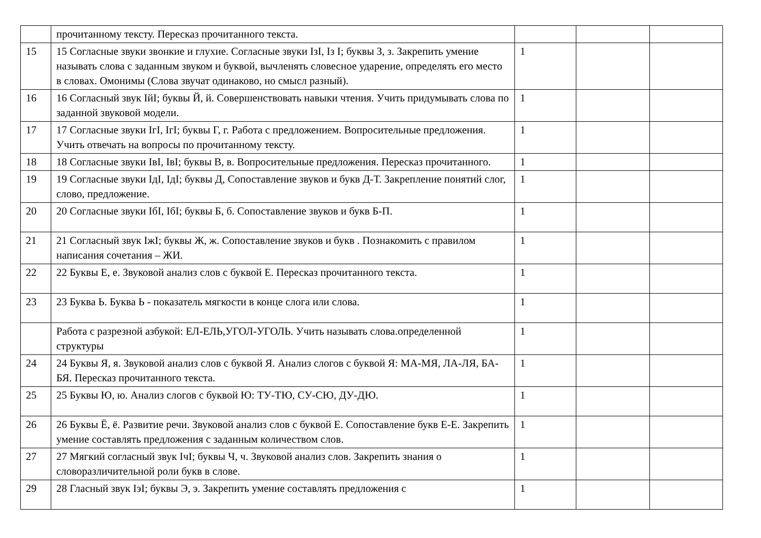| | прочитанному тексту. Пересказ прочитанного текста. | | | |
| 15 | 15 Согласные звуки звонкие и глухие. Согласные звуки IзI, Iз I; буквы З, з. Закрепить умение называть слова с заданным звуком и буквой, вычленять словесное ударение, определять его место в словах. Омонимы (Слова звучат одинаково, но смысл разный). | 1 | | |
| 16 | 16 Согласный звук IйI; буквы Й, й. Совершенствовать навыки чтения. Учить придумывать слова по заданной звуковой модели. | 1 | | |
| 17 | 17 Согласные звуки IгI, IгI; буквы Г, г. Работа с предложением. Вопросительные предложения. Учить отвечать на вопросы по прочитанному тексту. | 1 | | |
| 18 | 18 Согласные звуки IвI, IвI; буквы В, в. Вопросительные предложения. Пересказ прочитанного. | 1 | | |
| 19 | 19 Согласные звуки IдI, IдI; буквы Д, Сопоставление звуков и букв Д-Т. Закрепление понятий слог, слово, предложение. | 1 | | |
| 20 | 20 Согласные звуки IбI, IбI; буквы Б, б. Сопоставление звуков и букв Б-П. | 1 | | |
| 21 | 21 Согласный звук IжI; буквы Ж, ж. Сопоставление звуков и букв . Познакомить с правилом написания сочетания – ЖИ. | 1 | | |
| 22 | 22 Буквы Е, е. Звуковой анализ слов с буквой Е. Пересказ прочитанного текста. | 1 | | |
| 23 | 23 Буква Ь. Буква Ь - показатель мягкости в конце слога или слова. | 1 | | |
| | Работа с разрезной азбукой: ЕЛ-ЕЛЬ,УГОЛ-УГОЛЬ. Учить называть слова.определенной структуры | 1 | | |
| 24 | 24 Буквы Я, я. Звуковой анализ слов с буквой Я. Анализ слогов с буквой Я: МА-МЯ, ЛА-ЛЯ, БА-БЯ. Пересказ прочитанного текста. | 1 | | |
| 25 | 25 Буквы Ю, ю. Анализ слогов с буквой Ю: ТУ-ТЮ, СУ-СЮ, ДУ-ДЮ. | 1 | | |
| 26 | 26 Буквы Ё, ё. Развитие речи. Звуковой анализ слов с буквой Е. Сопоставление букв Е-Е. Закрепить умение составлять предложения с заданным количеством слов. | 1 | | |
| 27 | 27 Мягкий согласный звук IчI; буквы Ч, ч. Звуковой анализ слов. Закрепить знания о словоразличительной роли букв в слове. | 1 | | |
| 29 | 28 Гласный звук IэI; буквы Э, э. Закрепить умение составлять предложения с | 1 | | |